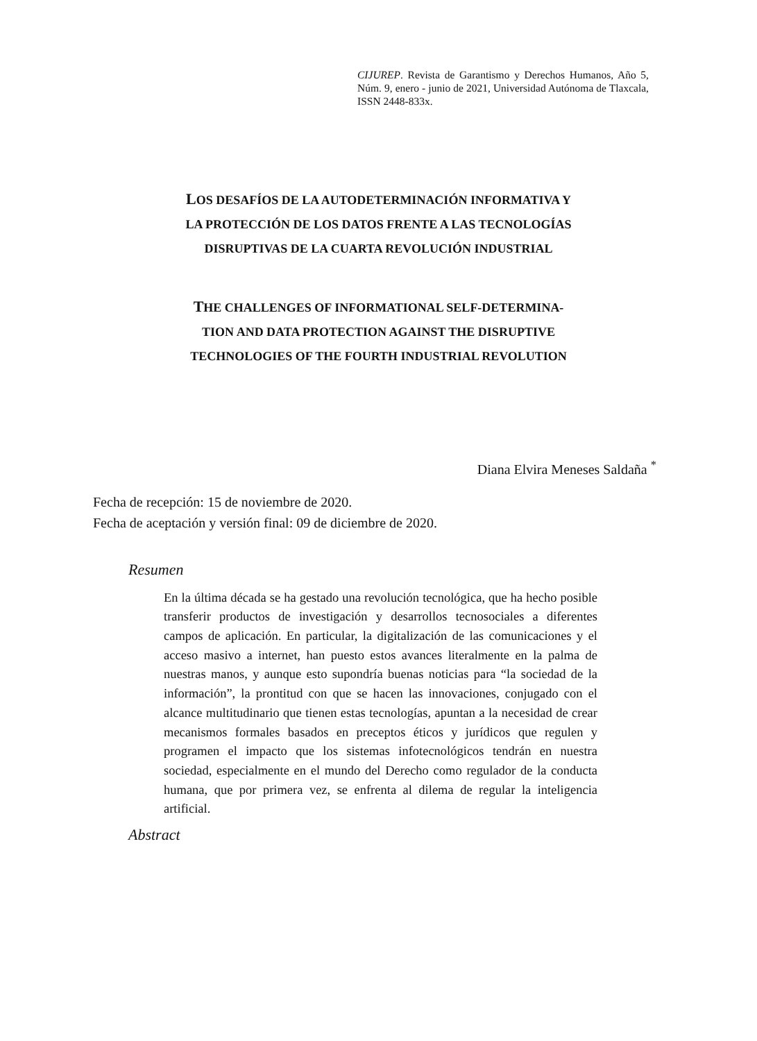CIJUREP. Revista de Garantismo y Derechos Humanos, Año 5, Núm. 9, enero - junio de 2021, Universidad Autónoma de Tlaxcala, ISSN 2448-833x.
LOS DESAFÍOS DE LA AUTODETERMINACIÓN INFORMATIVA Y
LA PROTECCIÓN DE LOS DATOS FRENTE A LAS TECNOLOGÍAS
DISRUPTIVAS DE LA CUARTA REVOLUCIÓN INDUSTRIAL
THE CHALLENGES OF INFORMATIONAL SELF-DETERMINA-
TION AND DATA PROTECTION AGAINST THE DISRUPTIVE
TECHNOLOGIES OF THE FOURTH INDUSTRIAL REVOLUTION
Diana Elvira Meneses Saldaña <sup>*</sup>
Fecha de recepción: 15 de noviembre de 2020.
Fecha de aceptación y versión final: 09 de diciembre de 2020.
Resumen
En la última década se ha gestado una revolución tecnológica, que ha hecho posible transferir productos de investigación y desarrollos tecnosociales a diferentes campos de aplicación. En particular, la digitalización de las comunicaciones y el acceso masivo a internet, han puesto estos avances literalmente en la palma de nuestras manos, y aunque esto supondría buenas noticias para “la sociedad de la información”, la prontitud con que se hacen las innovaciones, conjugado con el alcance multitudinario que tienen estas tecnologías, apuntan a la necesidad de crear mecanismos formales basados en preceptos éticos y jurídicos que regulen y programen el impacto que los sistemas infotecnológicos tendrán en nuestra sociedad, especialmente en el mundo del Derecho como regulador de la conducta humana, que por primera vez, se enfrenta al dilema de regular la inteligencia artificial.
Abstract